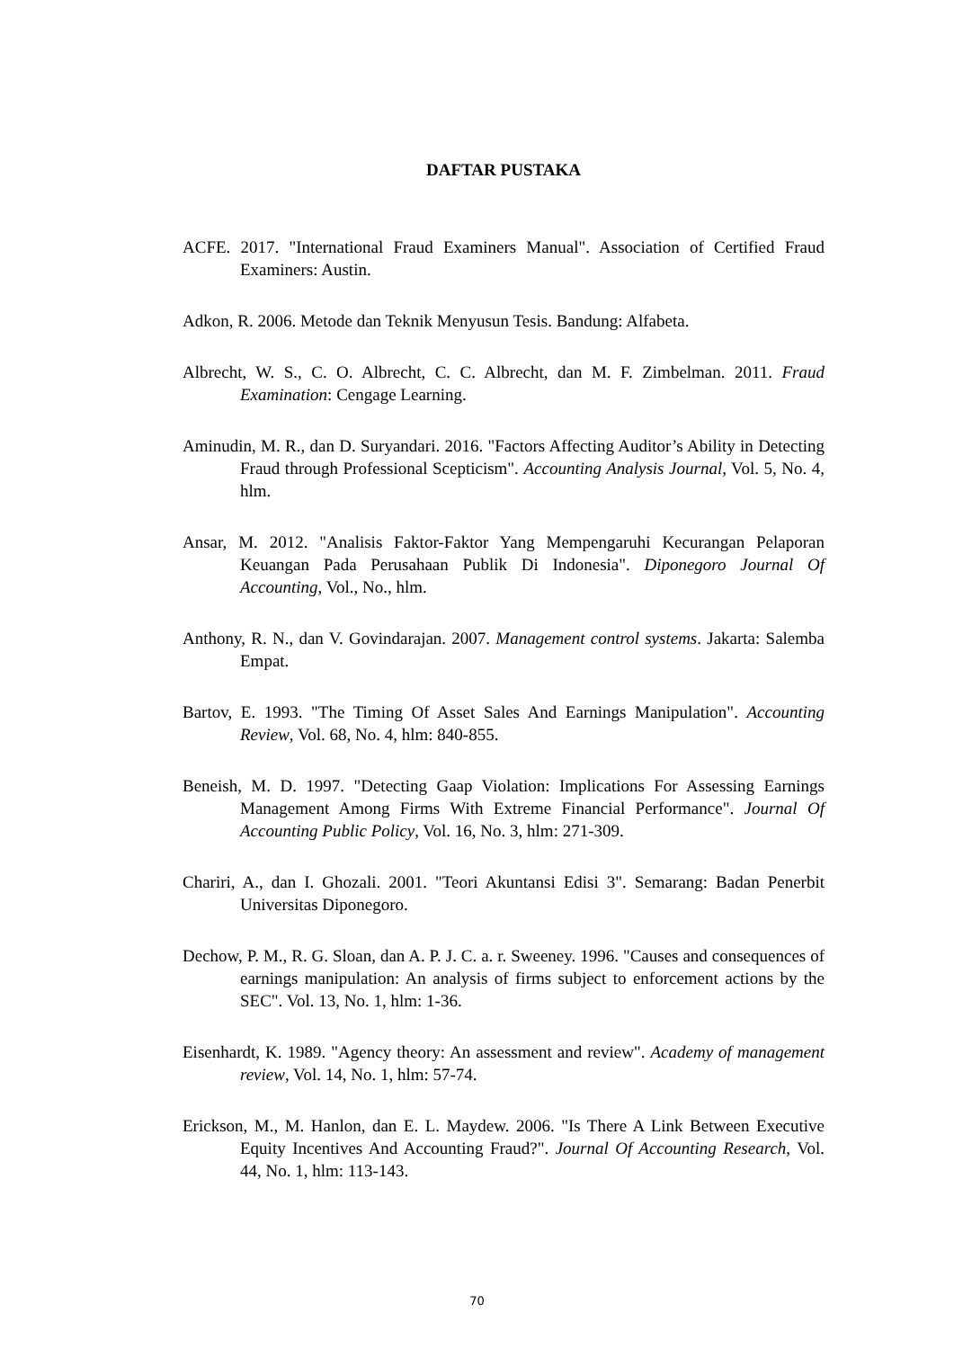DAFTAR PUSTAKA
ACFE. 2017. "International Fraud Examiners Manual". Association of Certified Fraud Examiners: Austin.
Adkon, R. 2006. Metode dan Teknik Menyusun Tesis. Bandung: Alfabeta.
Albrecht, W. S., C. O. Albrecht, C. C. Albrecht, dan M. F. Zimbelman. 2011. Fraud Examination: Cengage Learning.
Aminudin, M. R., dan D. Suryandari. 2016. "Factors Affecting Auditor’s Ability in Detecting Fraud through Professional Scepticism". Accounting Analysis Journal, Vol. 5, No. 4, hlm.
Ansar, M. 2012. "Analisis Faktor-Faktor Yang Mempengaruhi Kecurangan Pelaporan Keuangan Pada Perusahaan Publik Di Indonesia". Diponegoro Journal Of Accounting, Vol., No., hlm.
Anthony, R. N., dan V. Govindarajan. 2007. Management control systems. Jakarta: Salemba Empat.
Bartov, E. 1993. "The Timing Of Asset Sales And Earnings Manipulation". Accounting Review, Vol. 68, No. 4, hlm: 840-855.
Beneish, M. D. 1997. "Detecting Gaap Violation: Implications For Assessing Earnings Management Among Firms With Extreme Financial Performance". Journal Of Accounting Public Policy, Vol. 16, No. 3, hlm: 271-309.
Chariri, A., dan I. Ghozali. 2001. "Teori Akuntansi Edisi 3". Semarang: Badan Penerbit Universitas Diponegoro.
Dechow, P. M., R. G. Sloan, dan A. P. J. C. a. r. Sweeney. 1996. "Causes and consequences of earnings manipulation: An analysis of firms subject to enforcement actions by the SEC". Vol. 13, No. 1, hlm: 1-36.
Eisenhardt, K. 1989. "Agency theory: An assessment and review". Academy of management review, Vol. 14, No. 1, hlm: 57-74.
Erickson, M., M. Hanlon, dan E. L. Maydew. 2006. "Is There A Link Between Executive Equity Incentives And Accounting Fraud?". Journal Of Accounting Research, Vol. 44, No. 1, hlm: 113-143.
70